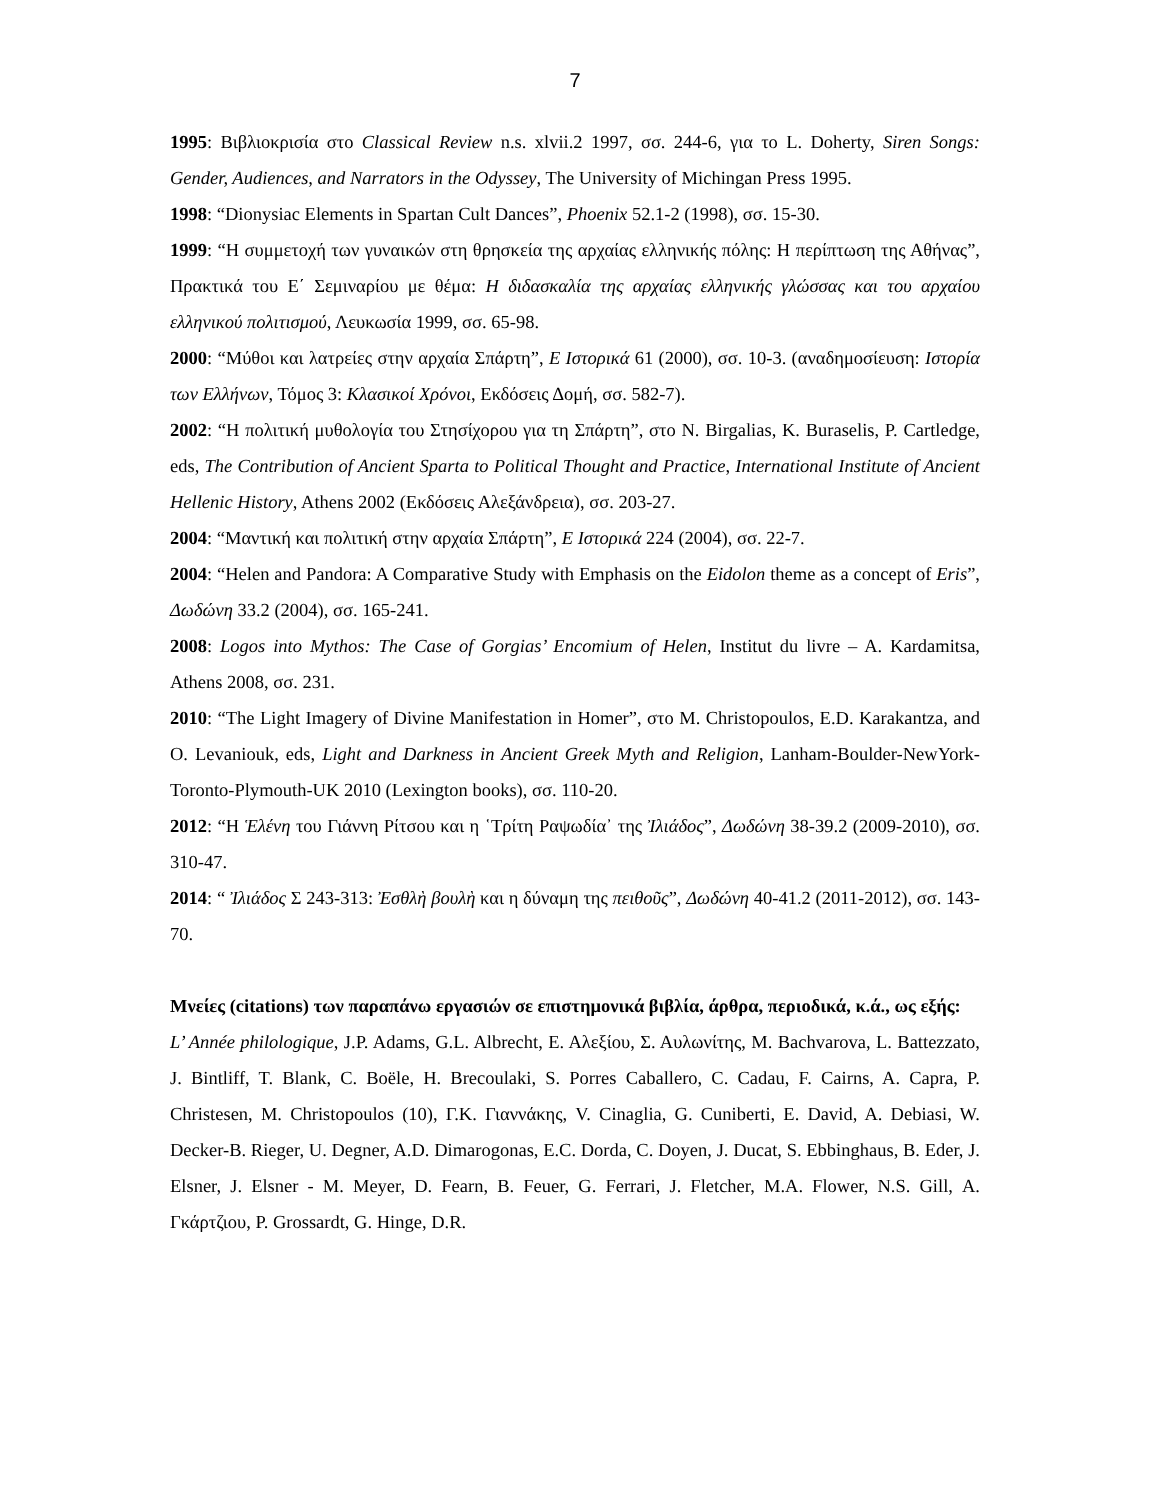7
1995: Βιβλιοκρισία στο Classical Review n.s. xlvii.2 1997, σσ. 244-6, για το L. Doherty, Siren Songs: Gender, Audiences, and Narrators in the Odyssey, The University of Michingan Press 1995.
1998: “Dionysiac Elements in Spartan Cult Dances”, Phoenix 52.1-2 (1998), σσ. 15-30.
1999: “Η συμμετοχή των γυναικών στη θρησκεία της αρχαίας ελληνικής πόλης: Η περίπτωση της Αθήνας”, Πρακτικά του Ε΄ Σεμιναρίου με θέμα: Η διδασκαλία της αρχαίας ελληνικής γλώσσας και του αρχαίου ελληνικού πολιτισμού, Λευκωσία 1999, σσ. 65-98.
2000: “Μύθοι και λατρείες στην αρχαία Σπάρτη”, Ε Ιστορικά 61 (2000), σσ. 10-3. (αναδημοσίευση: Ιστορία των Ελλήνων, Τόμος 3: Κλασικοί Χρόνοι, Εκδόσεις Δομή, σσ. 582-7).
2002: “Η πολιτική μυθολογία του Στησίχορου για τη Σπάρτη”, στο N. Birgalias, K. Buraselis, P. Cartledge, eds, The Contribution of Ancient Sparta to Political Thought and Practice, International Institute of Ancient Hellenic History, Athens 2002 (Εκδόσεις Αλεξάνδρεια), σσ. 203-27.
2004: “Μαντική και πολιτική στην αρχαία Σπάρτη”, Ε Ιστορικά 224 (2004), σσ. 22-7.
2004: “Helen and Pandora: A Comparative Study with Emphasis on the Eidolon theme as a concept of Eris”, Δωδώνη 33.2 (2004), σσ. 165-241.
2008: Logos into Mythos: The Case of Gorgias’ Encomium of Helen, Institut du livre – A. Kardamitsa, Athens 2008, σσ. 231.
2010: “The Light Imagery of Divine Manifestation in Homer”, στο M. Christopoulos, E.D. Karakantza, and O. Levaniouk, eds, Light and Darkness in Ancient Greek Myth and Religion, Lanham-Boulder-NewYork-Toronto-Plymouth-UK 2010 (Lexington books), σσ. 110-20.
2012: “Η Ἑλένη του Γιάννη Ρίτσου και η ῾Τρίτη Ραψωδία᾽ της Ἰλιάδος”, Δωδώνη 38-39.2 (2009-2010), σσ. 310-47.
2014: “ Ἰλιάδος Σ 243-313: Ἐσθλὴ βουλὴ και η δύναμη της πειθοῦς”, Δωδώνη 40-41.2 (2011-2012), σσ. 143-70.
Μνείες (citations) των παραπάνω εργασιών σε επιστημονικά βιβλία, άρθρα, περιοδικά, κ.ά., ως εξής:
L’ Année philologique, J.P. Adams, G.L. Albrecht, Ε. Αλεξίου, Σ. Αυλωνίτης, M. Bachvarova, L. Battezzato, J. Bintliff, T. Blank, C. Boële, H. Brecoulaki, S. Porres Caballero, C. Cadau, F. Cairns, A. Capra, P. Christesen, M. Christopoulos (10), Γ.Κ. Γιαννάκης, V. Cinaglia, G. Cuniberti, E. David, A. Debiasi, W. Decker-B. Rieger, U. Degner, A.D. Dimarogonas, E.C. Dorda, C. Doyen, J. Ducat, S. Ebbinghaus, B. Eder, J. Elsner, J. Elsner - M. Meyer, D. Fearn, B. Feuer, G. Ferrari, J. Fletcher, M.A. Flower, N.S. Gill, Α. Γκάρτζιου, P. Grossardt, G. Hinge, D.R.